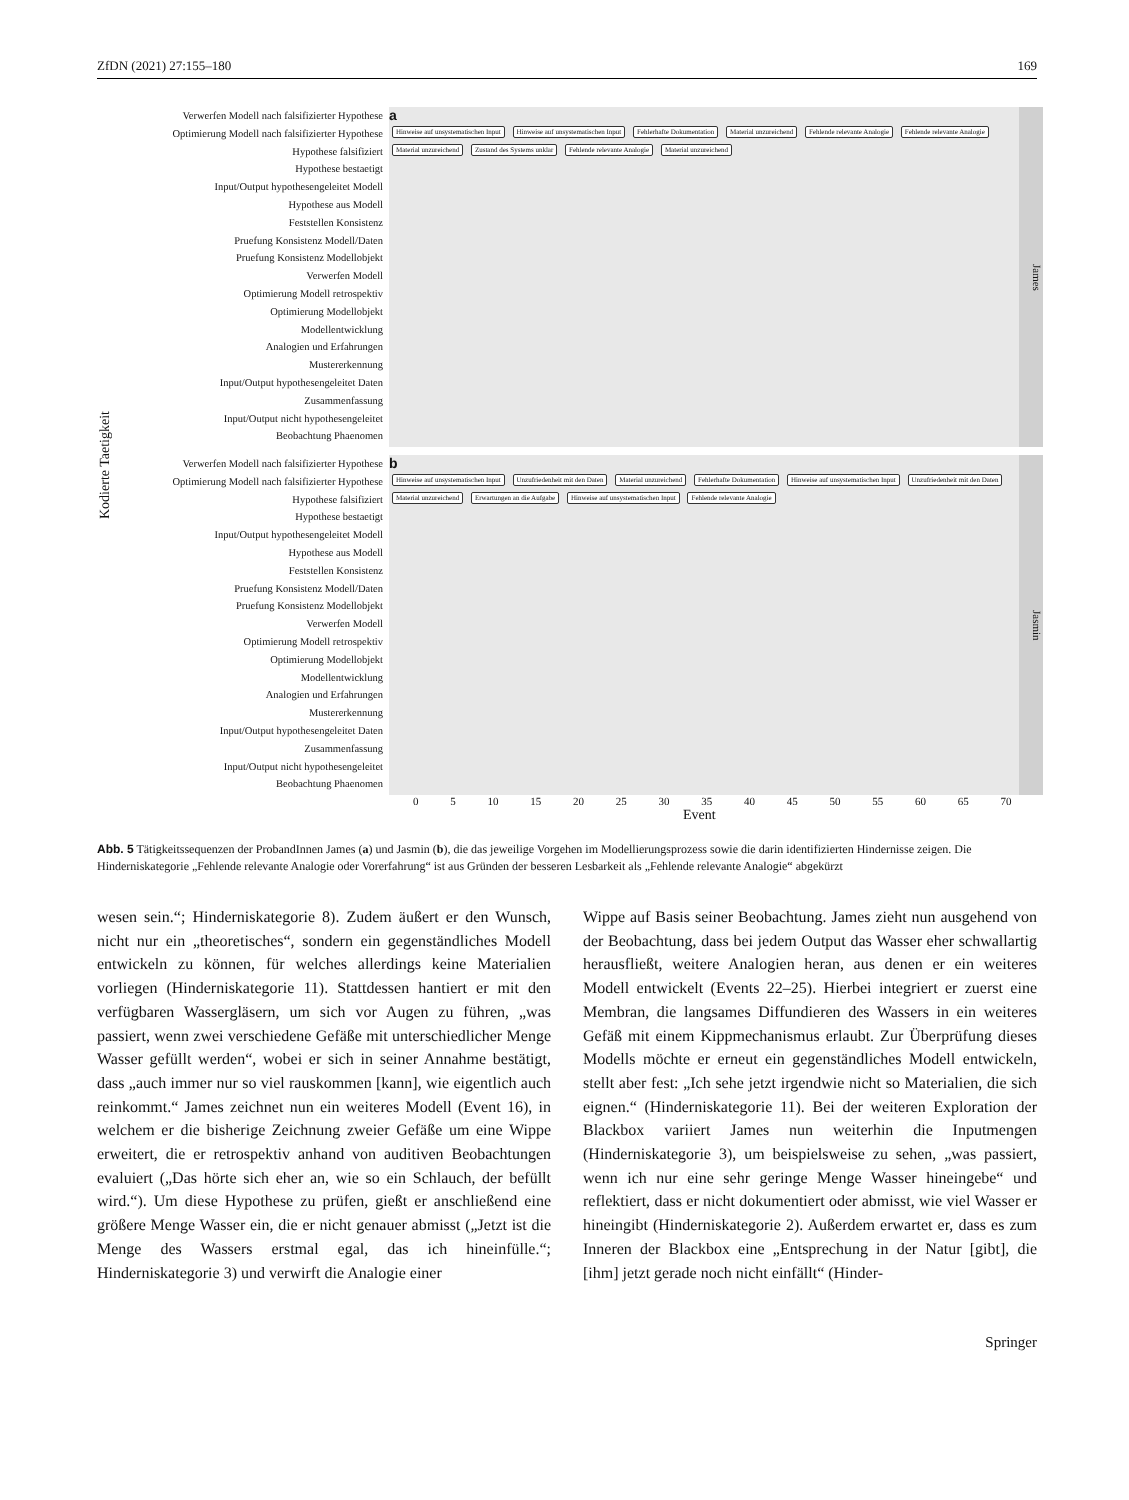ZfDN (2021) 27:155–180 169
Kodierte Taetigkeit
Verwerfen Modell nach falsifizierter Hypothese
Optimierung Modell nach falsifizierter Hypothese
Hypothese falsifiziert
Hypothese bestaetigt
Input/Output hypothesengeleitet Modell
Hypothese aus Modell
Feststellen Konsistenz
Pruefung Konsistenz Modell/Daten
Pruefung Konsistenz Modellobjekt
Verwerfen Modell
Optimierung Modell retrospektiv
Optimierung Modellobjekt
Modellentwicklung
Analogien und Erfahrungen
Mustererkennung
Input/Output hypothesengeleitet Daten
Zusammenfassung
Input/Output nicht hypothesengeleitet
Beobachtung Phaenomen
a
Hinweise auf unsystematischen Input Hinweise auf unsystematischen Input Fehlerhafte Dokumentation Material unzureichend Fehlende relevante Analogie Fehlende relevante Analogie Material unzureichend Zustand des Systems unklar Fehlende relevante Analogie Material unzureichend
James
Verwerfen Modell nach falsifizierter Hypothese
Optimierung Modell nach falsifizierter Hypothese
Hypothese falsifiziert
Hypothese bestaetigt
Input/Output hypothesengeleitet Modell
Hypothese aus Modell
Feststellen Konsistenz
Pruefung Konsistenz Modell/Daten
Pruefung Konsistenz Modellobjekt
Verwerfen Modell
Optimierung Modell retrospektiv
Optimierung Modellobjekt
Modellentwicklung
Analogien und Erfahrungen
Mustererkennung
Input/Output hypothesengeleitet Daten
Zusammenfassung
Input/Output nicht hypothesengeleitet
Beobachtung Phaenomen
b
Hinweise auf unsystematischen Input Unzufriedenheit mit den Daten Material unzureichend Fehlerhafte Dokumentation Hinweise auf unsystematischen Input Unzufriedenheit mit den Daten Material unzureichend Erwartungen an die Aufgabe Hinweise auf unsystematischen Input Fehlende relevante Analogie
Jasmin
0 5 10 15 20 25 30 35 40 45 50 55 60 65 70
Event
Abb. 5 Tätigkeitssequenzen der ProbandInnen James (a) und Jasmin (b), die das jeweilige Vorgehen im Modellierungsprozess sowie die darin identifizierten Hindernisse zeigen. Die Hinderniskategorie „Fehlende relevante Analogie oder Vorerfahrung“ ist aus Gründen der besseren Lesbarkeit als „Fehlende relevante Analogie“ abgekürzt
wesen sein.“; Hinderniskategorie 8). Zudem äußert er den Wunsch, nicht nur ein „theoretisches“, sondern ein gegenständliches Modell entwickeln zu können, für welches allerdings keine Materialien vorliegen (Hinderniskategorie 11). Stattdessen hantiert er mit den verfügbaren Wassergläsern, um sich vor Augen zu führen, „was passiert, wenn zwei verschiedene Gefäße mit unterschiedlicher Menge Wasser gefüllt werden“, wobei er sich in seiner Annahme bestätigt, dass „auch immer nur so viel rauskommen [kann], wie eigentlich auch reinkommt.“ James zeichnet nun ein weiteres Modell (Event 16), in welchem er die bisherige Zeichnung zweier Gefäße um eine Wippe erweitert, die er retrospektiv anhand von auditiven Beobachtungen evaluiert („Das hörte sich eher an, wie so ein Schlauch, der befüllt wird.“). Um diese Hypothese zu prüfen, gießt er anschließend eine größere Menge Wasser ein, die er nicht genauer abmisst („Jetzt ist die Menge des Wassers erstmal egal, das ich hineinfülle.“; Hinderniskategorie 3) und verwirft die Analogie einer
Wippe auf Basis seiner Beobachtung. James zieht nun ausgehend von der Beobachtung, dass bei jedem Output das Wasser eher schwallartig herausfließt, weitere Analogien heran, aus denen er ein weiteres Modell entwickelt (Events 22–25). Hierbei integriert er zuerst eine Membran, die langsames Diffundieren des Wassers in ein weiteres Gefäß mit einem Kippmechanismus erlaubt. Zur Überprüfung dieses Modells möchte er erneut ein gegenständliches Modell entwickeln, stellt aber fest: „Ich sehe jetzt irgendwie nicht so Materialien, die sich eignen.“ (Hinderniskategorie 11). Bei der weiteren Exploration der Blackbox variiert James nun weiterhin die Inputmengen (Hinderniskategorie 3), um beispielsweise zu sehen, „was passiert, wenn ich nur eine sehr geringe Menge Wasser hineingebe“ und reflektiert, dass er nicht dokumentiert oder abmisst, wie viel Wasser er hineingibt (Hinderniskategorie 2). Außerdem erwartet er, dass es zum Inneren der Blackbox eine „Entsprechung in der Natur [gibt], die [ihm] jetzt gerade noch nicht einfällt“ (Hinder-
Springer